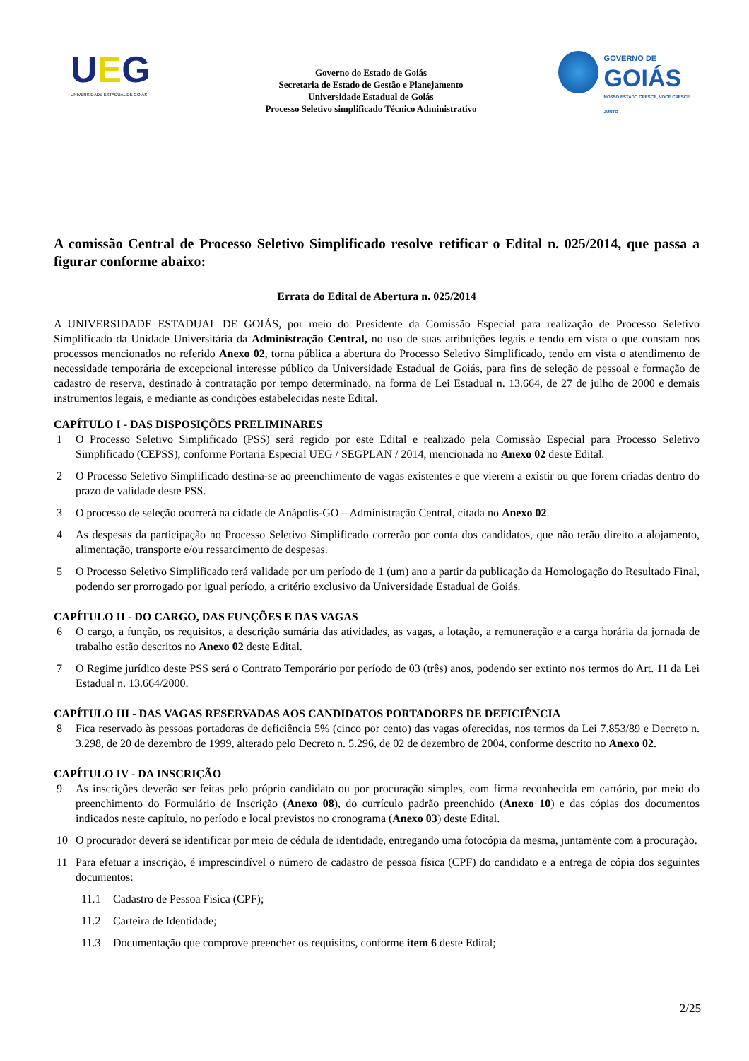UEG
UNIVERSIDADE ESTADUAL DE GOIÁS
Governo do Estado de Goiás
Secretaria de Estado de Gestão e Planejamento
Universidade Estadual de Goiás
Processo Seletivo simplificado Técnico Administrativo
GOVERNO DE
GOIÁS
NOSSO ESTADO CRESCE, VOCÊ CRESCE JUNTO
A comissão Central de Processo Seletivo Simplificado resolve retificar o Edital n. 025/2014, que passa a figurar conforme abaixo:
Errata do Edital de Abertura n. 025/2014
A UNIVERSIDADE ESTADUAL DE GOIÁS, por meio do Presidente da Comissão Especial para realização de Processo Seletivo Simplificado da Unidade Universitária da Administração Central, no uso de suas atribuições legais e tendo em vista o que constam nos processos mencionados no referido Anexo 02, torna pública a abertura do Processo Seletivo Simplificado, tendo em vista o atendimento de necessidade temporária de excepcional interesse público da Universidade Estadual de Goiás, para fins de seleção de pessoal e formação de cadastro de reserva, destinado à contratação por tempo determinado, na forma de Lei Estadual n. 13.664, de 27 de julho de 2000 e demais instrumentos legais, e mediante as condições estabelecidas neste Edital.
CAPÍTULO I - DAS DISPOSIÇÕES PRELIMINARES
1 O Processo Seletivo Simplificado (PSS) será regido por este Edital e realizado pela Comissão Especial para Processo Seletivo Simplificado (CEPSS), conforme Portaria Especial UEG / SEGPLAN / 2014, mencionada no Anexo 02 deste Edital.
2 O Processo Seletivo Simplificado destina-se ao preenchimento de vagas existentes e que vierem a existir ou que forem criadas dentro do prazo de validade deste PSS.
3 O processo de seleção ocorrerá na cidade de Anápolis-GO – Administração Central, citada no Anexo 02.
4 As despesas da participação no Processo Seletivo Simplificado correrão por conta dos candidatos, que não terão direito a alojamento, alimentação, transporte e/ou ressarcimento de despesas.
5 O Processo Seletivo Simplificado terá validade por um período de 1 (um) ano a partir da publicação da Homologação do Resultado Final, podendo ser prorrogado por igual período, a critério exclusivo da Universidade Estadual de Goiás.
CAPÍTULO II - DO CARGO, DAS FUNÇÕES E DAS VAGAS
6 O cargo, a função, os requisitos, a descrição sumária das atividades, as vagas, a lotação, a remuneração e a carga horária da jornada de trabalho estão descritos no Anexo 02 deste Edital.
7 O Regime jurídico deste PSS será o Contrato Temporário por período de 03 (três) anos, podendo ser extinto nos termos do Art. 11 da Lei Estadual n. 13.664/2000.
CAPÍTULO III - DAS VAGAS RESERVADAS AOS CANDIDATOS PORTADORES DE DEFICIÊNCIA
8 Fica reservado às pessoas portadoras de deficiência 5% (cinco por cento) das vagas oferecidas, nos termos da Lei 7.853/89 e Decreto n. 3.298, de 20 de dezembro de 1999, alterado pelo Decreto n. 5.296, de 02 de dezembro de 2004, conforme descrito no Anexo 02.
CAPÍTULO IV - DA INSCRIÇÃO
9 As inscrições deverão ser feitas pelo próprio candidato ou por procuração simples, com firma reconhecida em cartório, por meio do preenchimento do Formulário de Inscrição (Anexo 08), do currículo padrão preenchido (Anexo 10) e das cópias dos documentos indicados neste capítulo, no período e local previstos no cronograma (Anexo 03) deste Edital.
10 O procurador deverá se identificar por meio de cédula de identidade, entregando uma fotocópia da mesma, juntamente com a procuração.
11 Para efetuar a inscrição, é imprescindível o número de cadastro de pessoa física (CPF) do candidato e a entrega de cópia dos seguintes documentos:
11.1 Cadastro de Pessoa Física (CPF);
11.2 Carteira de Identidade;
11.3 Documentação que comprove preencher os requisitos, conforme item 6 deste Edital;
2/25